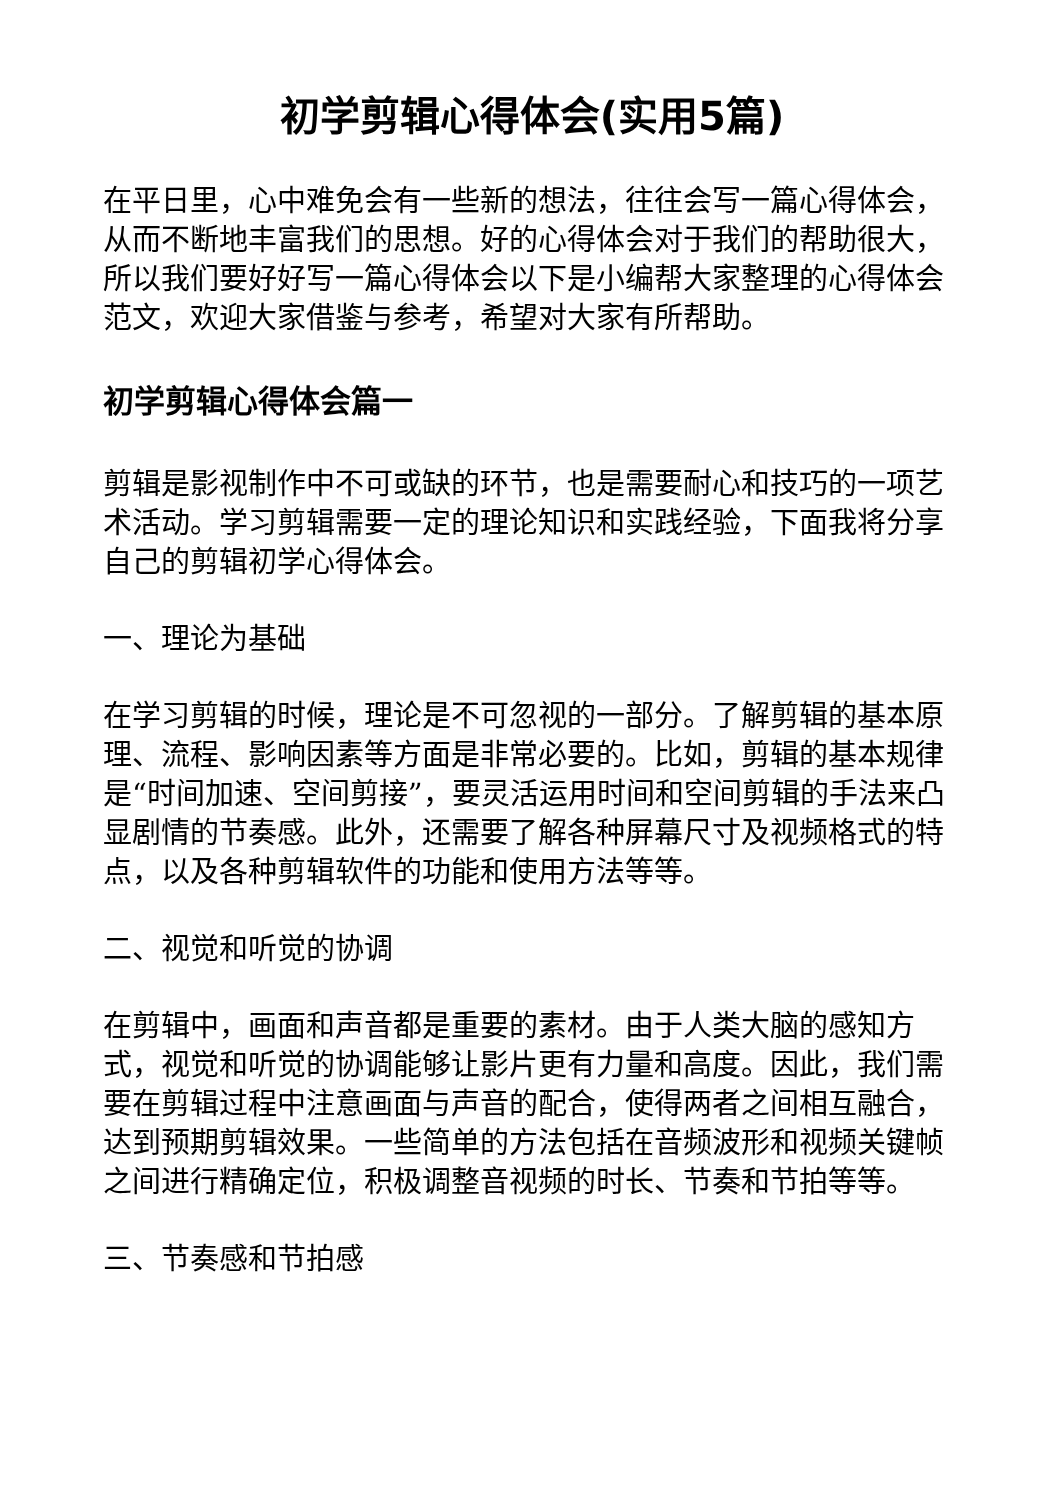初学剪辑心得体会(实用5篇)
在平日里，心中难免会有一些新的想法，往往会写一篇心得体会，从而不断地丰富我们的思想。好的心得体会对于我们的帮助很大，所以我们要好好写一篇心得体会以下是小编帮大家整理的心得体会范文，欢迎大家借鉴与参考，希望对大家有所帮助。
初学剪辑心得体会篇一
剪辑是影视制作中不可或缺的环节，也是需要耐心和技巧的一项艺术活动。学习剪辑需要一定的理论知识和实践经验，下面我将分享自己的剪辑初学心得体会。
一、理论为基础
在学习剪辑的时候，理论是不可忽视的一部分。了解剪辑的基本原理、流程、影响因素等方面是非常必要的。比如，剪辑的基本规律是“时间加速、空间剪接”，要灵活运用时间和空间剪辑的手法来凸显剧情的节奏感。此外，还需要了解各种屏幕尺寸及视频格式的特点，以及各种剪辑软件的功能和使用方法等等。
二、视觉和听觉的协调
在剪辑中，画面和声音都是重要的素材。由于人类大脑的感知方式，视觉和听觉的协调能够让影片更有力量和高度。因此，我们需要在剪辑过程中注意画面与声音的配合，使得两者之间相互融合，达到预期剪辑效果。一些简单的方法包括在音频波形和视频关键帧之间进行精确定位，积极调整音视频的时长、节奏和节拍等等。
三、节奏感和节拍感